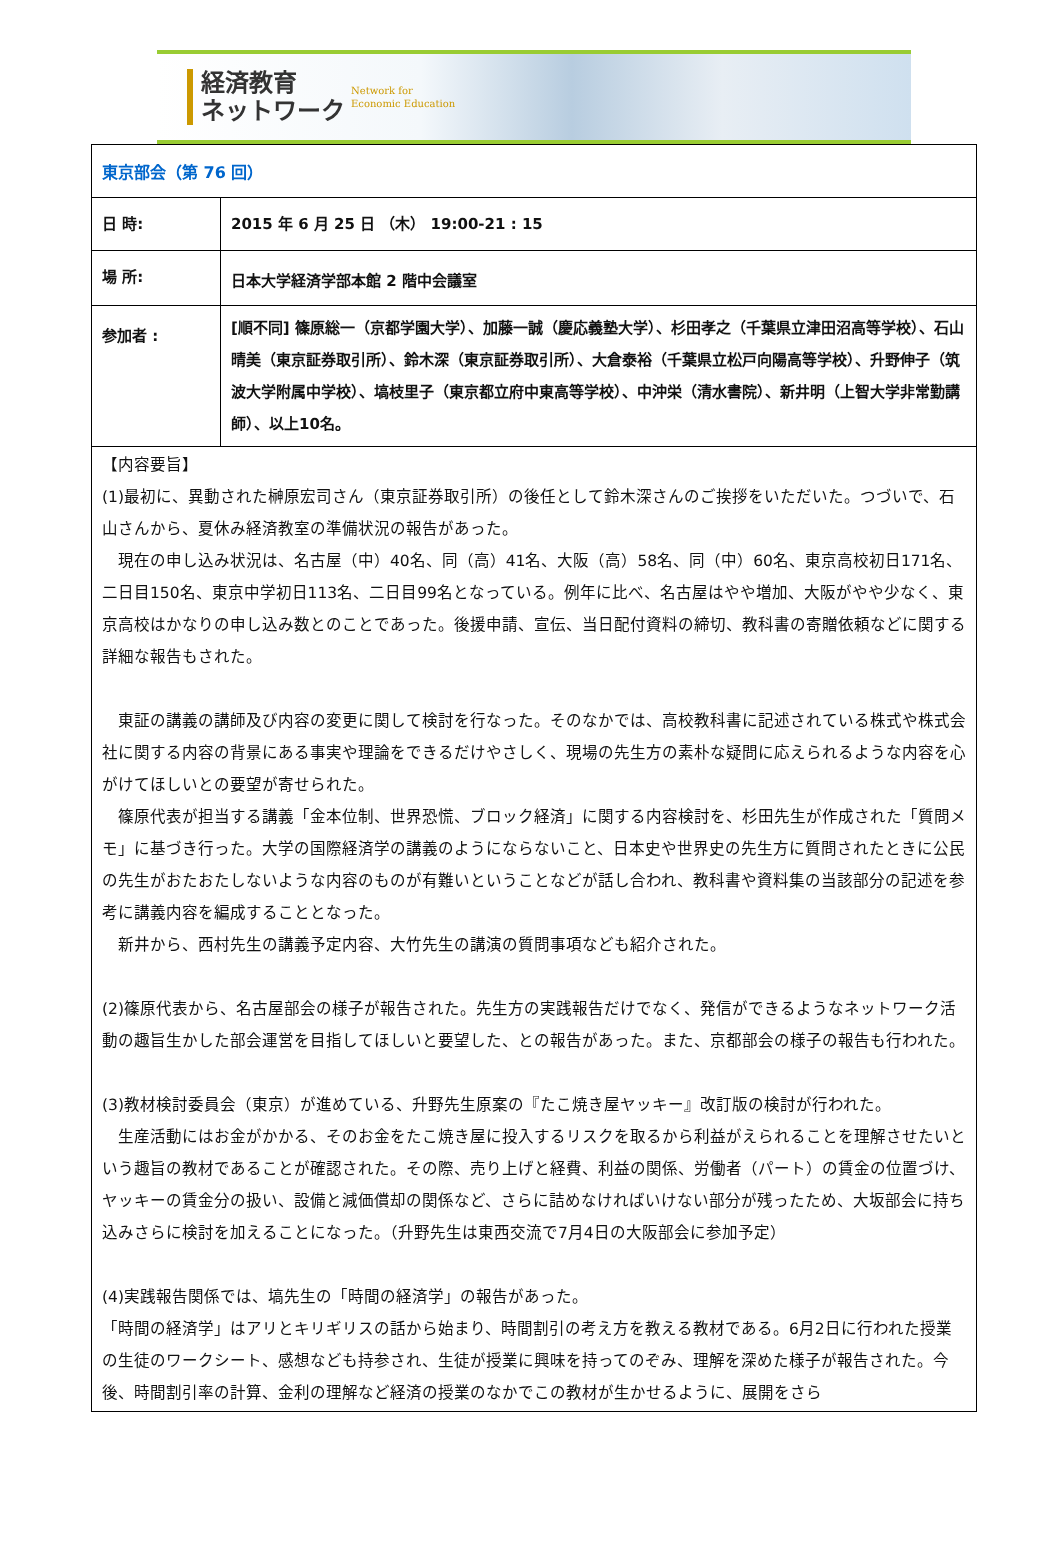経済教育
ネットワーク
Network for
Economic Education
| 東京部会（第 76 回） | |
| 日 時: | 2015 年 6 月 25 日 （木） 19:00-21 : 15 |
| 場 所: | 日本大学経済学部本館 2 階中会議室 |
| 参加者 : | [順不同] 篠原総一（京都学園大学）、加藤一誠（慶応義塾大学）、杉田孝之（千葉県立津田沼高等学校）、石山晴美（東京証券取引所）、鈴木深（東京証券取引所）、大倉泰裕（千葉県立松戸向陽高等学校）、升野伸子（筑波大学附属中学校）、塙枝里子（東京都立府中東高等学校）、中沖栄（清水書院）、新井明（上智大学非常勤講師）、以上10名。 |
| 【内容要旨】 (1)最初に、異動された榊原宏司さん（東京証券取引所）の後任として鈴木深さんのご挨拶をいただいた。つづいで、石山さんから、夏休み経済教室の準備状況の報告があった。 現在の申し込み状況は、名古屋（中）40名、同（高）41名、大阪（高）58名、同（中）60名、東京高校初日171名、二日目150名、東京中学初日113名、二日目99名となっている。例年に比べ、名古屋はやや増加、大阪がやや少なく、東京高校はかなりの申し込み数とのことであった。後援申請、宣伝、当日配付資料の締切、教科書の寄贈依頼などに関する詳細な報告もされた。 東証の講義の講師及び内容の変更に関して検討を行なった。そのなかでは、高校教科書に記述されている株式や株式会社に関する内容の背景にある事実や理論をできるだけやさしく、現場の先生方の素朴な疑問に応えられるような内容を心がけてほしいとの要望が寄せられた。 篠原代表が担当する講義「金本位制、世界恐慌、ブロック経済」に関する内容検討を、杉田先生が作成された「質問メモ」に基づき行った。大学の国際経済学の講義のようにならないこと、日本史や世界史の先生方に質問されたときに公民の先生がおたおたしないような内容のものが有難いということなどが話し合われ、教科書や資料集の当該部分の記述を参考に講義内容を編成することとなった。 新井から、西村先生の講義予定内容、大竹先生の講演の質問事項なども紹介された。 (2)篠原代表から、名古屋部会の様子が報告された。先生方の実践報告だけでなく、発信ができるようなネットワーク活動の趣旨生かした部会運営を目指してほしいと要望した、との報告があった。また、京都部会の様子の報告も行われた。 (3)教材検討委員会（東京）が進めている、升野先生原案の『たこ焼き屋ヤッキー』改訂版の検討が行われた。 生産活動にはお金がかかる、そのお金をたこ焼き屋に投入するリスクを取るから利益がえられることを理解させたいという趣旨の教材であることが確認された。その際、売り上げと経費、利益の関係、労働者（パート）の賃金の位置づけ、ヤッキーの賃金分の扱い、設備と減価償却の関係など、さらに詰めなければいけない部分が残ったため、大坂部会に持ち込みさらに検討を加えることになった。（升野先生は東西交流で7月4日の大阪部会に参加予定） (4)実践報告関係では、塙先生の「時間の経済学」の報告があった。 「時間の経済学」はアリとキリギリスの話から始まり、時間割引の考え方を教える教材である。6月2日に行われた授業の生徒のワークシート、感想なども持参され、生徒が授業に興味を持ってのぞみ、理解を深めた様子が報告された。今後、時間割引率の計算、金利の理解など経済の授業のなかでこの教材が生かせるように、展開をさら | |